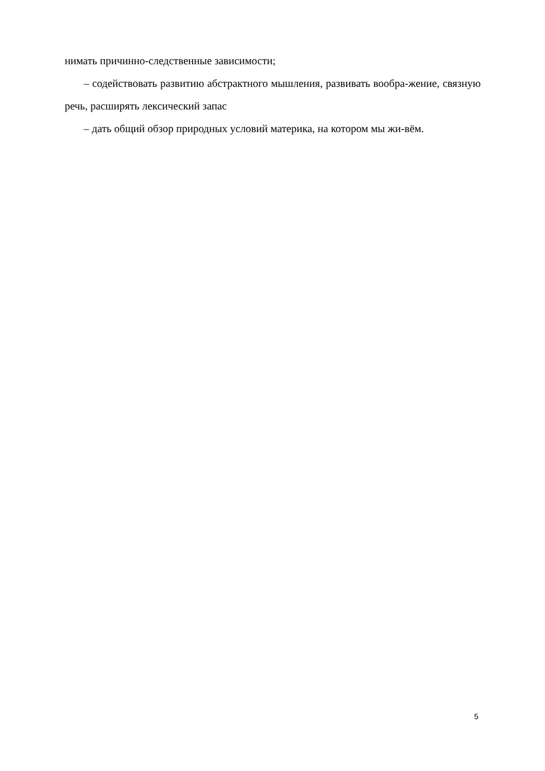нимать причинно-следственные зависимости;
– содействовать развитию абстрактного мышления, развивать вообра-жение, связную речь, расширять лексический запас
– дать общий обзор природных условий материка, на котором мы жи-вём.
5